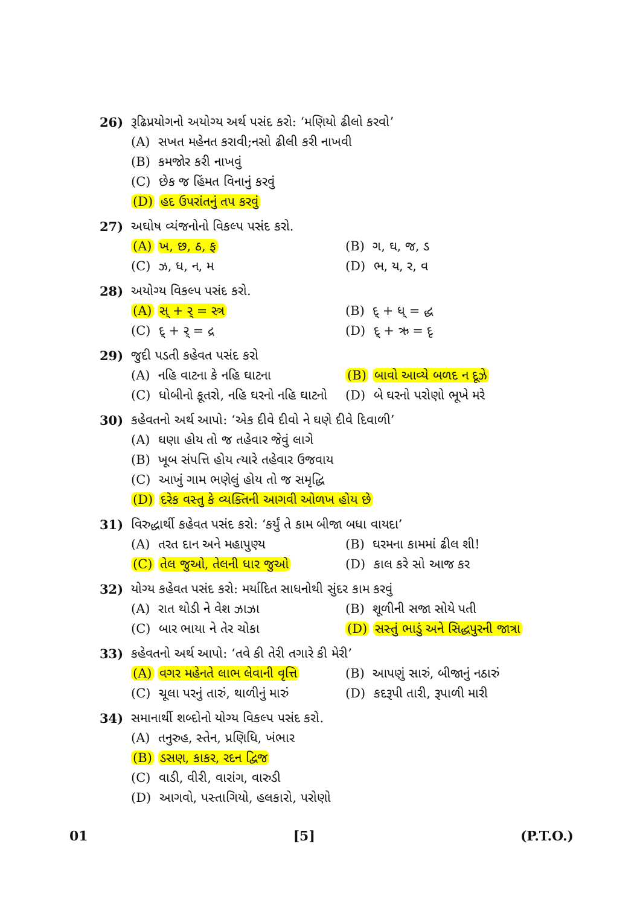26) રૂઢિપ્રયોગનો અયોગ્ય અર્થ પસંદ કરો: ‘મણિયો ઢીલો કરવો’
(A) સખત મહેનત કરાવી;નસો ઢીલી કરી નાખવી
(B) કમજોર કરી નાખવું
(C) છેક જ હિંમત વિનાનું કરવું
(D) હદ ઉપરાંતનું તપ કરવું
27) અઘોષ વ્યંજનોનો વિકલ્પ પસંદ કરો.
(A) ખ, છ, ઠ, ફ (B) ગ, ઘ, જ, ડ
(C) ઝ, ધ, ન, મ (D) ભ, ય, ર, વ
28) અયોગ્ય વિકલ્પ પસંદ કરો.
(A) સ્ + ર્ = સ્ત્ર (B) દ્ + ધ્ = દ્ધ
(C) દ્ + ર્ = દ્ર (D) દ્ + ઋ = દૃ
29) જુદી પડતી કહેવત પસંદ કરો
(A) નહિ વાટના કે નહિ ઘાટના (B) બાવો આવ્યે બળદ ન દૂઝે
(C) ધોબીનો કૂતરો, નહિ ઘરનો નહિ ઘાટનો
(D) બે ઘરનો પરોણો ભૂખે મરે
30) કહેવતનો અર્થ આપો: ‘એક દીવે દીવો ને ઘણે દીવે દિવાળી’
(A) ઘણા હોય તો જ તહેવાર જેવું લાગે
(B) ખૂબ સંપત્તિ હોય ત્યારે તહેવાર ઉજવાય
(C) આખું ગામ ભણેલું હોય તો જ સમૃદ્ધિ
(D) દરેક વસ્તુ કે વ્યક્તિની આગવી ઓળખ હોય છે
31) વિરુદ્ધાર્થી કહેવત પસંદ કરો: ‘કર્યું તે કામ બીજા બધા વાયદા’
(A) તરત દાન અને મહાપુણ્ય (B) ઘરમના કામમાં ઢીલ શી!
(C) તેલ જુઓ, તેલની ધાર જુઓ (D) કાલ કરે સો આજ કર
32) યોગ્ય કહેવત પસંદ કરો: મર્યાદિત સાધનોથી સુંદર કામ કરવું
(A) રાત થોડી ને વેશ ઝાઝા (B) શૂળીની સજા સોયે પતી
(C) બાર ભાયા ને તેર ચોકા (D) સસ્તું ભાડું અને સિદ્ધપુરની જાત્રા
33) કહેવતનો અર્થ આપો: ‘તવે કી તેરી તગારે કી મેરી’
(A) વગર મહેનતે લાભ લેવાની વૃત્તિ
(B) આપણું સારું, બીજાનું નઠારું
(C) ચૂલા પરનું તારું, થાળીનું મારું
(D) કદરૂપી તારી, રૂપાળી મારી
34) સમાનાર્થી શબ્દોનો યોગ્ય વિકલ્પ પસંદ કરો.
(A) તનુરુહ, સ્તેન, પ્રણિધિ, ખંભાર
(B) ડસણ, કાકર, રદન દ્વિજ
(C) વાડી, વીરી, વારાંગ, વારુડી
(D) આગવો, પસ્તાગિયો, હલકારો, પરોણો
01 [5] (P.T.O.)